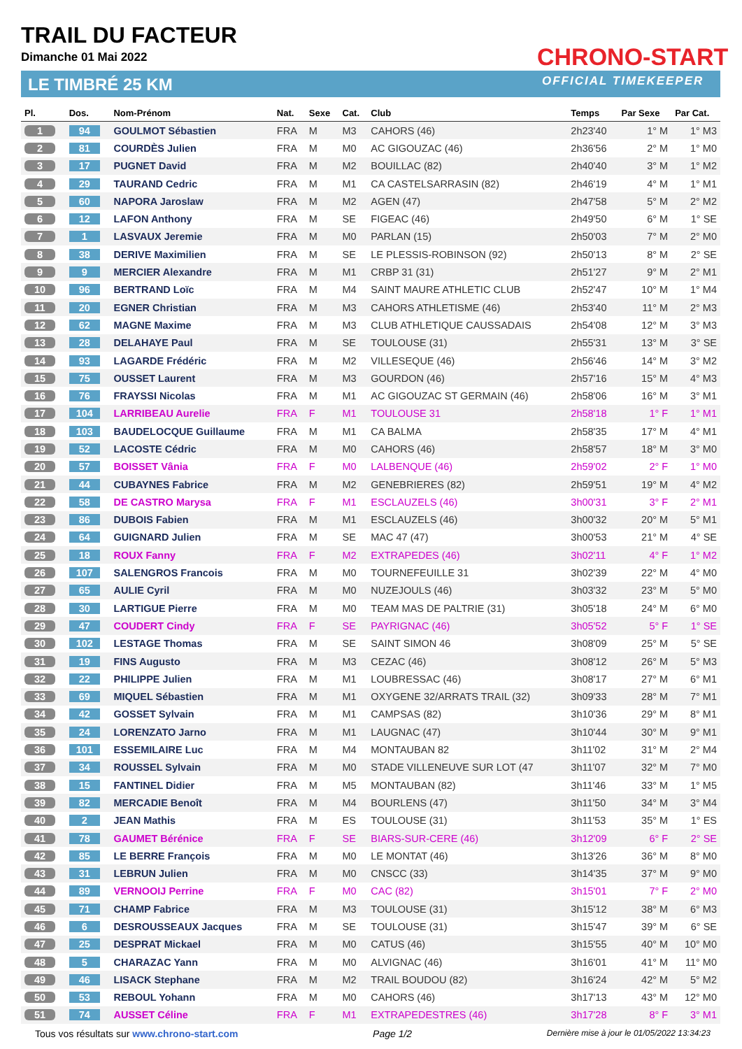TRAIL DU FACTEUR
Dimanche 01 Mai 2022
LE TIMBRÉ 25 KM
CHRONO-START
OFFICIAL TIMEKEEPER
| Pl. | Dos. | Nom-Prénom | Nat. | Sexe | Cat. | Club | Temps | Par Sexe | Par Cat. |
| --- | --- | --- | --- | --- | --- | --- | --- | --- | --- |
| 1 | 94 | GOULMOT Sébastien | FRA | M | M3 | CAHORS (46) | 2h23'40 | 1° M | 1° M3 |
| 2 | 81 | COURDÈS Julien | FRA | M | M0 | AC GIGOUZAC (46) | 2h36'56 | 2° M | 1° M0 |
| 3 | 17 | PUGNET David | FRA | M | M2 | BOUILLAC (82) | 2h40'40 | 3° M | 1° M2 |
| 4 | 29 | TAURAND Cedric | FRA | M | M1 | CA CASTELSARRASIN (82) | 2h46'19 | 4° M | 1° M1 |
| 5 | 60 | NAPORA Jaroslaw | FRA | M | M2 | AGEN (47) | 2h47'58 | 5° M | 2° M2 |
| 6 | 12 | LAFON Anthony | FRA | M | SE | FIGEAC (46) | 2h49'50 | 6° M | 1° SE |
| 7 | 1 | LASVAUX Jeremie | FRA | M | M0 | PARLAN (15) | 2h50'03 | 7° M | 2° M0 |
| 8 | 38 | DERIVE Maximilien | FRA | M | SE | LE PLESSIS-ROBINSON (92) | 2h50'13 | 8° M | 2° SE |
| 9 | 9 | MERCIER Alexandre | FRA | M | M1 | CRBP 31 (31) | 2h51'27 | 9° M | 2° M1 |
| 10 | 96 | BERTRAND Loïc | FRA | M | M4 | SAINT MAURE ATHLETIC CLUB | 2h52'47 | 10° M | 1° M4 |
| 11 | 20 | EGNER Christian | FRA | M | M3 | CAHORS ATHLETISME (46) | 2h53'40 | 11° M | 2° M3 |
| 12 | 62 | MAGNE Maxime | FRA | M | M3 | CLUB ATHLETIQUE CAUSSADAIS | 2h54'08 | 12° M | 3° M3 |
| 13 | 28 | DELAHAYE Paul | FRA | M | SE | TOULOUSE (31) | 2h55'31 | 13° M | 3° SE |
| 14 | 93 | LAGARDE Frédéric | FRA | M | M2 | VILLESEQUE (46) | 2h56'46 | 14° M | 3° M2 |
| 15 | 75 | OUSSET Laurent | FRA | M | M3 | GOURDON (46) | 2h57'16 | 15° M | 4° M3 |
| 16 | 76 | FRAYSSI Nicolas | FRA | M | M1 | AC GIGOUZAC ST GERMAIN (46) | 2h58'06 | 16° M | 3° M1 |
| 17 | 104 | LARRIBEAU Aurelie | FRA | F | M1 | TOULOUSE 31 | 2h58'18 | 1° F | 1° M1 |
| 18 | 103 | BAUDELOCQUE Guillaume | FRA | M | M1 | CA BALMA | 2h58'35 | 17° M | 4° M1 |
| 19 | 52 | LACOSTE Cédric | FRA | M | M0 | CAHORS (46) | 2h58'57 | 18° M | 3° M0 |
| 20 | 57 | BOISSET Vânia | FRA | F | M0 | LALBENQUE (46) | 2h59'02 | 2° F | 1° M0 |
| 21 | 44 | CUBAYNES Fabrice | FRA | M | M2 | GENEBRIERES (82) | 2h59'51 | 19° M | 4° M2 |
| 22 | 58 | DE CASTRO Marysa | FRA | F | M1 | ESCLAUZELS (46) | 3h00'31 | 3° F | 2° M1 |
| 23 | 86 | DUBOIS Fabien | FRA | M | M1 | ESCLAUZELS (46) | 3h00'32 | 20° M | 5° M1 |
| 24 | 64 | GUIGNARD Julien | FRA | M | SE | MAC 47 (47) | 3h00'53 | 21° M | 4° SE |
| 25 | 18 | ROUX Fanny | FRA | F | M2 | EXTRAPEDES (46) | 3h02'11 | 4° F | 1° M2 |
| 26 | 107 | SALENGROS Francois | FRA | M | M0 | TOURNEFEUILLE 31 | 3h02'39 | 22° M | 4° M0 |
| 27 | 65 | AULIE Cyril | FRA | M | M0 | NUZEJOULS (46) | 3h03'32 | 23° M | 5° M0 |
| 28 | 30 | LARTIGUE Pierre | FRA | M | M0 | TEAM MAS DE PALTRIE (31) | 3h05'18 | 24° M | 6° M0 |
| 29 | 47 | COUDERT Cindy | FRA | F | SE | PAYRIGNAC (46) | 3h05'52 | 5° F | 1° SE |
| 30 | 102 | LESTAGE Thomas | FRA | M | SE | SAINT SIMON 46 | 3h08'09 | 25° M | 5° SE |
| 31 | 19 | FINS Augusto | FRA | M | M3 | CEZAC (46) | 3h08'12 | 26° M | 5° M3 |
| 32 | 22 | PHILIPPE Julien | FRA | M | M1 | LOUBRESSAC (46) | 3h08'17 | 27° M | 6° M1 |
| 33 | 69 | MIQUEL Sébastien | FRA | M | M1 | OXYGENE 32/ARRATS TRAIL (32) | 3h09'33 | 28° M | 7° M1 |
| 34 | 42 | GOSSET Sylvain | FRA | M | M1 | CAMPSAS (82) | 3h10'36 | 29° M | 8° M1 |
| 35 | 24 | LORENZATO Jarno | FRA | M | M1 | LAUGNAC (47) | 3h10'44 | 30° M | 9° M1 |
| 36 | 101 | ESSEMILAIRE Luc | FRA | M | M4 | MONTAUBAN 82 | 3h11'02 | 31° M | 2° M4 |
| 37 | 34 | ROUSSEL Sylvain | FRA | M | M0 | STADE VILLENEUVE SUR LOT (47 | 3h11'07 | 32° M | 7° M0 |
| 38 | 15 | FANTINEL Didier | FRA | M | M5 | MONTAUBAN (82) | 3h11'46 | 33° M | 1° M5 |
| 39 | 82 | MERCADIE Benoît | FRA | M | M4 | BOURLENS (47) | 3h11'50 | 34° M | 3° M4 |
| 40 | 2 | JEAN Mathis | FRA | M | ES | TOULOUSE (31) | 3h11'53 | 35° M | 1° ES |
| 41 | 78 | GAUMET Bérénice | FRA | F | SE | BIARS-SUR-CERE (46) | 3h12'09 | 6° F | 2° SE |
| 42 | 85 | LE BERRE François | FRA | M | M0 | LE MONTAT (46) | 3h13'26 | 36° M | 8° M0 |
| 43 | 31 | LEBRUN Julien | FRA | M | M0 | CNSCC (33) | 3h14'35 | 37° M | 9° M0 |
| 44 | 89 | VERNOOIJ Perrine | FRA | F | M0 | CAC (82) | 3h15'01 | 7° F | 2° M0 |
| 45 | 71 | CHAMP Fabrice | FRA | M | M3 | TOULOUSE (31) | 3h15'12 | 38° M | 6° M3 |
| 46 | 6 | DESROUSSEAUX Jacques | FRA | M | SE | TOULOUSE (31) | 3h15'47 | 39° M | 6° SE |
| 47 | 25 | DESPRAT Mickael | FRA | M | M0 | CATUS (46) | 3h15'55 | 40° M | 10° M0 |
| 48 | 5 | CHARAZAC Yann | FRA | M | M0 | ALVIGNAC (46) | 3h16'01 | 41° M | 11° M0 |
| 49 | 46 | LISACK Stephane | FRA | M | M2 | TRAIL BOUDOU (82) | 3h16'24 | 42° M | 5° M2 |
| 50 | 53 | REBOUL Yohann | FRA | M | M0 | CAHORS (46) | 3h17'13 | 43° M | 12° M0 |
| 51 | 74 | AUSSET Céline | FRA | F | M1 | EXTRAPEDESTRES (46) | 3h17'28 | 8° F | 3° M1 |
Tous vos résultats sur www.chrono-start.com Page 1/2 Dernière mise à jour le 01/05/2022 13:34:23